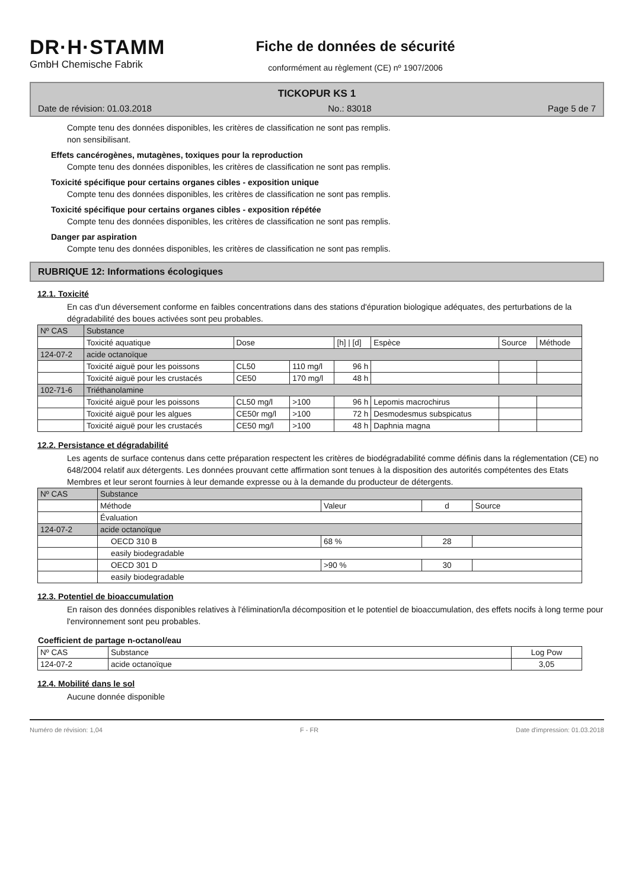DR·H·STAMM
GmbH Chemische Fabrik
Fiche de données de sécurité
conformément au règlement (CE) nº 1907/2006
TICKOPUR KS 1
Date de révision: 01.03.2018 No.: 83018 Page 5 de 7
Compte tenu des données disponibles, les critères de classification ne sont pas remplis.
non sensibilisant.
Effets cancérogènes, mutagènes, toxiques pour la reproduction
Compte tenu des données disponibles, les critères de classification ne sont pas remplis.
Toxicité spécifique pour certains organes cibles - exposition unique
Compte tenu des données disponibles, les critères de classification ne sont pas remplis.
Toxicité spécifique pour certains organes cibles - exposition répétée
Compte tenu des données disponibles, les critères de classification ne sont pas remplis.
Danger par aspiration
Compte tenu des données disponibles, les critères de classification ne sont pas remplis.
RUBRIQUE 12: Informations écologiques
12.1. Toxicité
En cas d'un déversement conforme en faibles concentrations dans des stations d'épuration biologique adéquates, des perturbations de la dégradabilité des boues activées sont peu probables.
| Nº CAS | Substance | | | | | | |
| --- | --- | --- | --- | --- | --- | --- | --- |
| | Toxicité aquatique | Dose | | [h] / [d] | Espèce | Source | Méthode |
| 124-07-2 | acide octanoïque | | | | | | |
| | Toxicité aiguë pour les poissons | CL50 | 110 mg/l | 96 h | | | |
| | Toxicité aiguë pour les crustacés | CE50 | 170 mg/l | 48 h | | | |
| 102-71-6 | Triéthanolamine | | | | | | |
| | Toxicité aiguë pour les poissons | CL50 mg/l | >100 | 96 h | Lepomis macrochirus | | |
| | Toxicité aiguë pour les algues | CE50r mg/l | >100 | 72 h | Desmodesmus subspicatus | | |
| | Toxicité aiguë pour les crustacés | CE50 mg/l | >100 | 48 h | Daphnia magna | | |
12.2. Persistance et dégradabilité
Les agents de surface contenus dans cette préparation respectent les critères de biodégradabilité comme définis dans la réglementation (CE) no 648/2004 relatif aux détergents. Les données prouvant cette affirmation sont tenues à la disposition des autorités compétentes des Etats Membres et leur seront fournies à leur demande expresse ou à la demande du producteur de détergents.
| Nº CAS | Substance | | | |
| --- | --- | --- | --- | --- |
| | Méthode | Valeur | d | Source |
| | Évaluation | | | |
| 124-07-2 | acide octanoïque | | | |
| | OECD 310 B | 68 % | 28 | |
| | easily biodegradable | | | |
| | OECD 301 D | >90 % | 30 | |
| | easily biodegradable | | | |
12.3. Potentiel de bioaccumulation
En raison des données disponibles relatives à l'élimination/la décomposition et le potentiel de bioaccumulation, des effets nocifs à long terme pour l'environnement sont peu probables.
Coefficient de partage n-octanol/eau
| Nº CAS | Substance | Log Pow |
| --- | --- | --- |
| 124-07-2 | acide octanoïque | 3,05 |
12.4. Mobilité dans le sol
Aucune donnée disponible
Numéro de révision: 1,04 F - FR Date d'impression: 01.03.2018